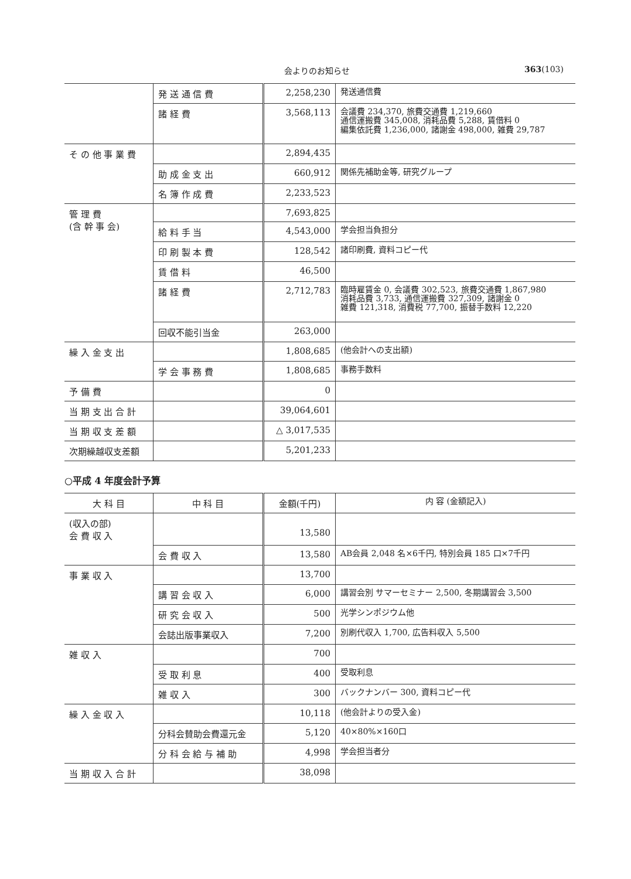会よりのお知らせ 363(103)
| | 発 送 通 信 費 | 2,258,230 | 発送通信費 |
| | 諸 経 費 | 3,568,113 | 会議費 234,370, 旅費交通費 1,219,660 通信運搬費 345,008, 消耗品費 5,288, 賃借料 0 編集依託費 1,236,000, 諸謝金 498,000, 雑費 29,787 |
| そ の 他 事 業 費 | | 2,894,435 | |
| | 助 成 金 支 出 | 660,912 | 関係先補助金等, 研究グループ |
| | 名 簿 作 成 費 | 2,233,523 | |
| 管 理 費 (含 幹 事 会) | | 7,693,825 | |
| | 給 料 手 当 | 4,543,000 | 学会担当負担分 |
| | 印 刷 製 本 費 | 128,542 | 諸印刷費, 資料コピー代 |
| | 賃 借 料 | 46,500 | |
| | 諸 経 費 | 2,712,783 | 臨時雇賃金 0, 会議費 302,523, 旅費交通費 1,867,980 消耗品費 3,733, 通信運搬費 327,309, 諸謝金 0 雑費 121,318, 消費税 77,700, 振替手数料 12,220 |
| | 回収不能引当金 | 263,000 | |
| 繰 入 金 支 出 | | 1,808,685 | (他会計への支出額) |
| | 学 会 事 務 費 | 1,808,685 | 事務手数料 |
| 予 備 費 | | 0 | |
| 当 期 支 出 合 計 | | 39,064,601 | |
| 当 期 収 支 差 額 | | △ 3,017,535 | |
| 次期繰越収支差額 | | 5,201,233 | |
○平成 4 年度会計予算
| 大 科 目 | 中 科 目 | 金額(千円) | 内 容 (金額記入) |
| --- | --- | --- | --- |
| (収入の部) 会 費 収 入 | | 13,580 | |
| | 会 費 収 入 | 13,580 | AB会員 2,048 名×6千円, 特別会員 185 口×7千円 |
| 事 業 収 入 | | 13,700 | |
| | 講 習 会 収 入 | 6,000 | 講習会別 サマーセミナー 2,500, 冬期講習会 3,500 |
| | 研 究 会 収 入 | 500 | 光学シンポジウム他 |
| | 会誌出版事業収入 | 7,200 | 別刷代収入 1,700, 広告料収入 5,500 |
| 雑 収 入 | | 700 | |
| | 受 取 利 息 | 400 | 受取利息 |
| | 雑 収 入 | 300 | バックナンバー 300, 資料コピー代 |
| 繰 入 金 収 入 | | 10,118 | (他会計よりの受入金) |
| | 分科会賛助会費還元金 | 5,120 | 40×80%×160口 |
| | 分 科 会 給 与 補 助 | 4,998 | 学会担当者分 |
| 当 期 収 入 合 計 | | 38,098 | |